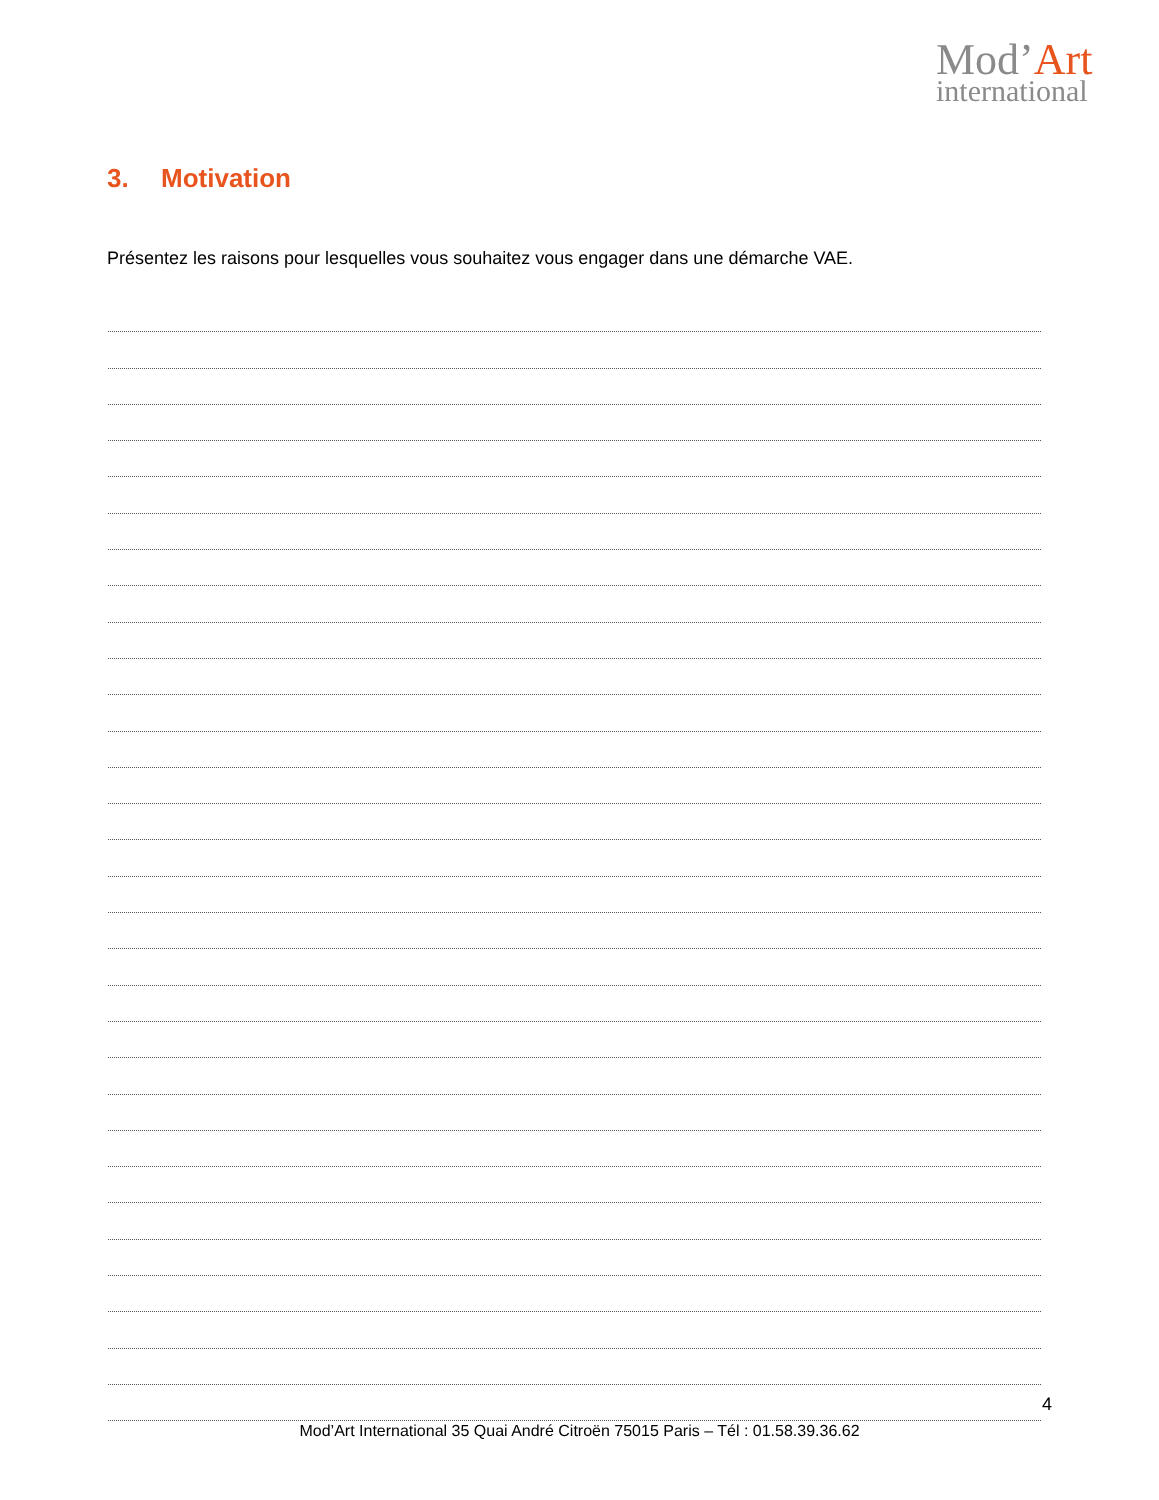Mod’Art
international
3. Motivation
Présentez les raisons pour lesquelles vous souhaitez vous engager dans une démarche VAE.
4
Mod’Art International 35 Quai André Citroën 75015 Paris – Tél : 01.58.39.36.62